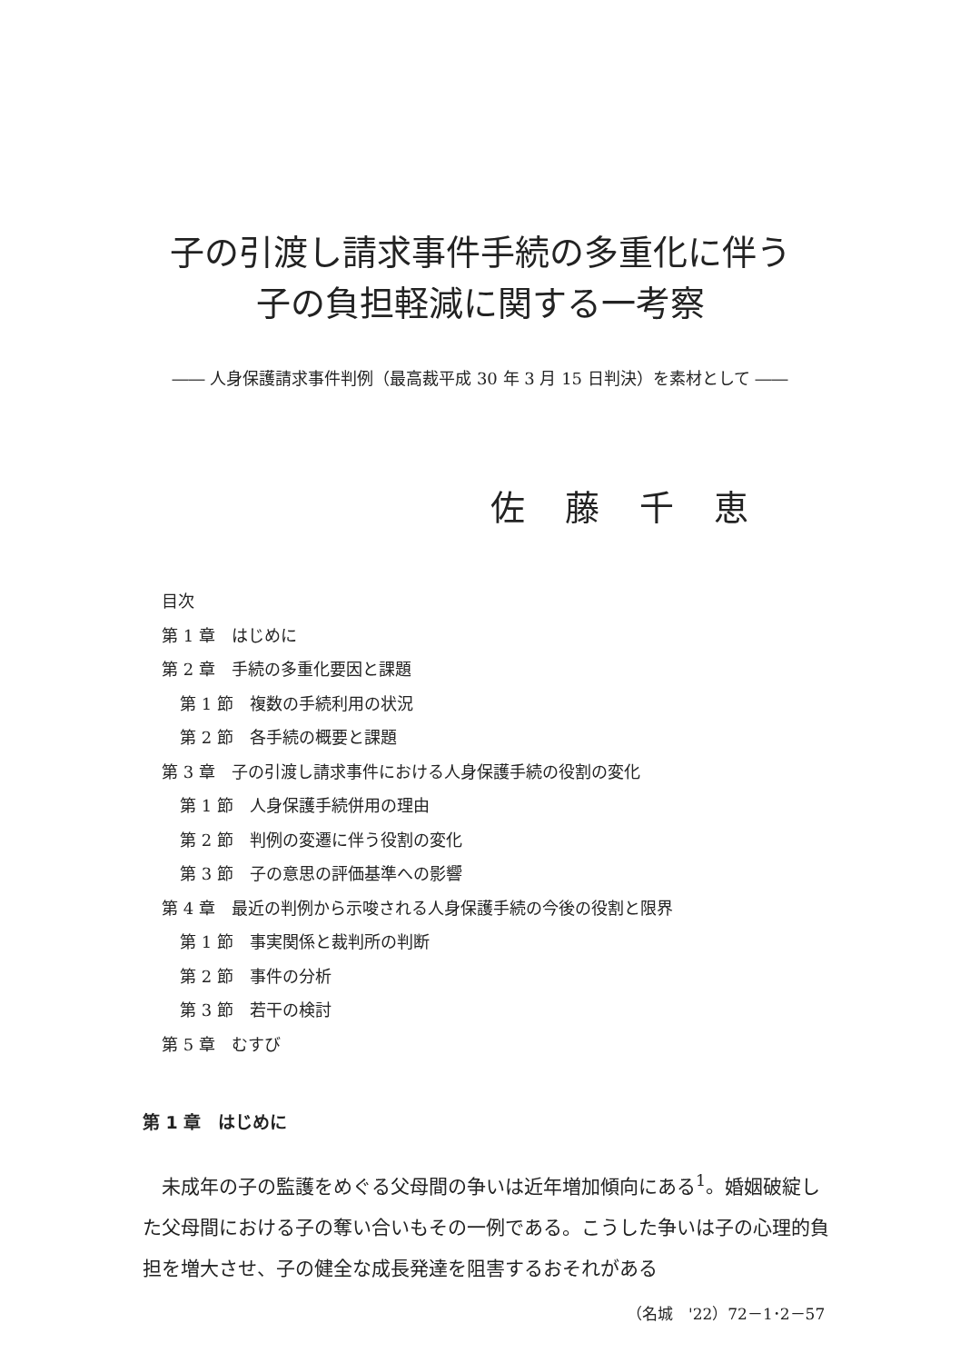子の引渡し請求事件手続の多重化に伴う
子の負担軽減に関する一考察
―― 人身保護請求事件判例（最高裁平成 30 年 3 月 15 日判決）を素材として ――
佐藤千恵
目次
第 1 章　はじめに
第 2 章　手続の多重化要因と課題
第 1 節　複数の手続利用の状況
第 2 節　各手続の概要と課題
第 3 章　子の引渡し請求事件における人身保護手続の役割の変化
第 1 節　人身保護手続併用の理由
第 2 節　判例の変遷に伴う役割の変化
第 3 節　子の意思の評価基準への影響
第 4 章　最近の判例から示唆される人身保護手続の今後の役割と限界
第 1 節　事実関係と裁判所の判断
第 2 節　事件の分析
第 3 節　若干の検討
第 5 章　むすび
第 1 章　はじめに
未成年の子の監護をめぐる父母間の争いは近年増加傾向にある<sup>1</sup>。婚姻破綻した父母間における子の奪い合いもその一例である。こうした争いは子の心理的負担を増大させ、子の健全な成長発達を阻害するおそれがある
（名城　'22）72－1･2－57